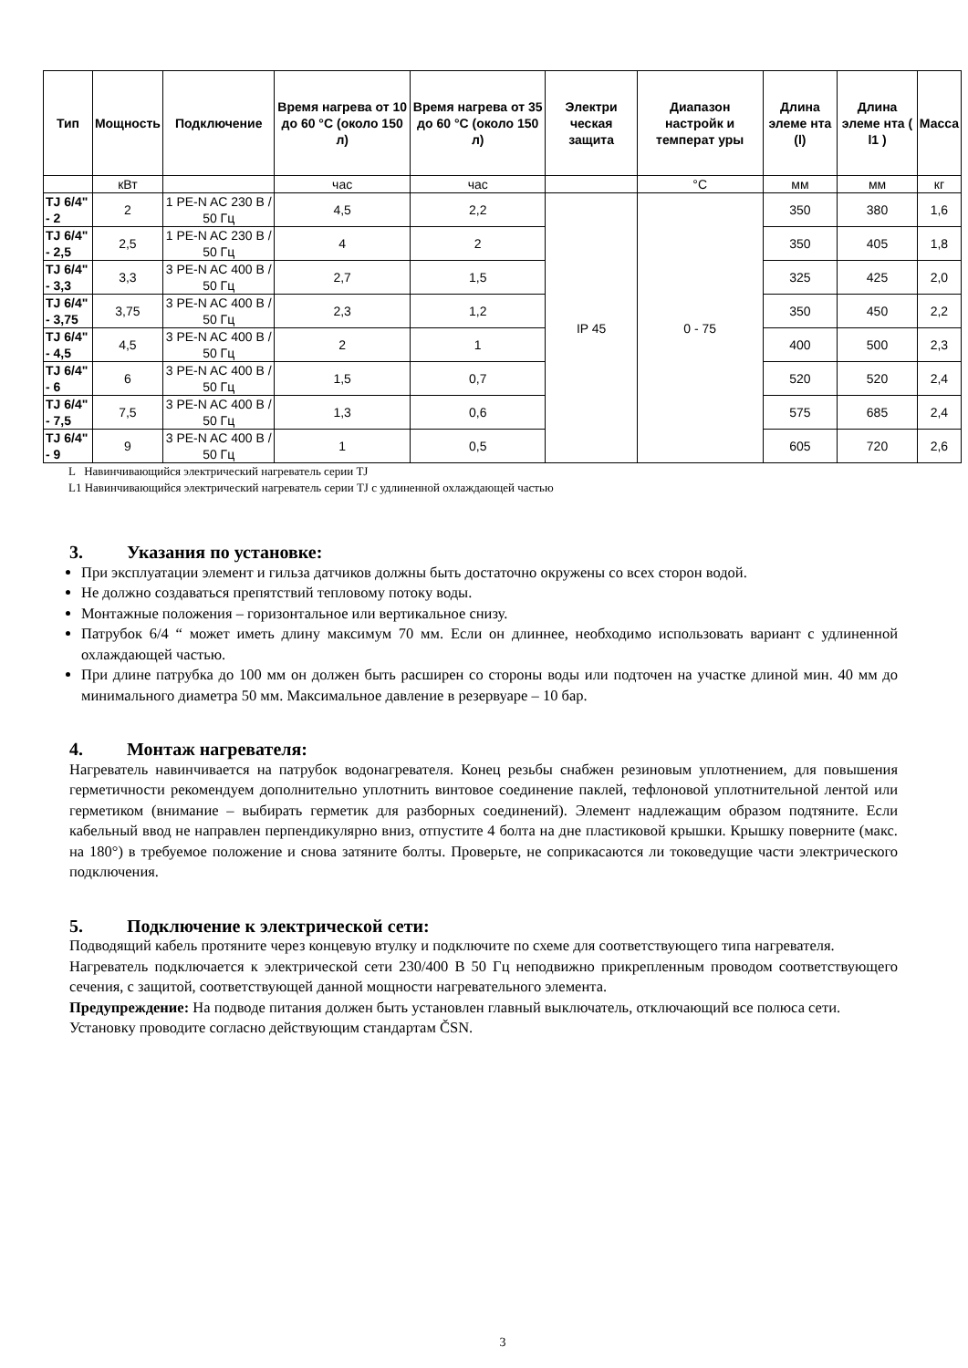| Тип | Мощность | Подключение | Время нагрева от 10 до 60 °C (около 150 л) | Время нагрева от 35 до 60 °C (около 150 л) | Электри ческая защита | Диапазон настройк и температ уры | Длина элеме нта (l) | Длина элеме нта ( l1 ) | Масса |
| --- | --- | --- | --- | --- | --- | --- | --- | --- | --- |
| | кВт | | час | час | | °C | мм | мм | кг |
| TJ 6/4" - 2 | 2 | 1 PE-N AC 230 В / 50 Гц | 4,5 | 2,2 | IP 45 | 0 - 75 | 350 | 380 | 1,6 |
| TJ 6/4" - 2,5 | 2,5 | 1 PE-N AC 230 В / 50 Гц | 4 | 2 | | | 350 | 405 | 1,8 |
| TJ 6/4" - 3,3 | 3,3 | 3 PE-N AC 400 В / 50 Гц | 2,7 | 1,5 | | | 325 | 425 | 2,0 |
| TJ 6/4" - 3,75 | 3,75 | 3 PE-N AC 400 В / 50 Гц | 2,3 | 1,2 | | | 350 | 450 | 2,2 |
| TJ 6/4" - 4,5 | 4,5 | 3 PE-N AC 400 В / 50 Гц | 2 | 1 | | | 400 | 500 | 2,3 |
| TJ 6/4" - 6 | 6 | 3 PE-N AC 400 В / 50 Гц | 1,5 | 0,7 | | | 520 | 520 | 2,4 |
| TJ 6/4" - 7,5 | 7,5 | 3 PE-N AC 400 В / 50 Гц | 1,3 | 0,6 | | | 575 | 685 | 2,4 |
| TJ 6/4" - 9 | 9 | 3 PE-N AC 400 В / 50 Гц | 1 | 0,5 | | | 605 | 720 | 2,6 |
L Навинчивающийся электрический нагреватель серии TJ
L1 Навинчивающийся электрический нагреватель серии TJ с удлиненной охлаждающей частью
3. Указания по установке:
При эксплуатации элемент и гильза датчиков должны быть достаточно окружены со всех сторон водой.
Не должно создаваться препятствий тепловому потоку воды.
Монтажные положения – горизонтальное или вертикальное снизу.
Патрубок 6/4 “ может иметь длину максимум 70 мм. Если он длиннее, необходимо использовать вариант с удлиненной охлаждающей частью.
При длине патрубка до 100 мм он должен быть расширен со стороны воды или подточен на участке длиной мин. 40 мм до минимального диаметра 50 мм. Максимальное давление в резервуаре – 10 бар.
4. Монтаж нагревателя:
Нагреватель навинчивается на патрубок водонагревателя. Конец резьбы снабжен резиновым уплотнением, для повышения герметичности рекомендуем дополнительно уплотнить винтовое соединение паклей, тефлоновой уплотнительной лентой или герметиком (внимание – выбирать герметик для разборных соединений). Элемент надлежащим образом подтяните. Если кабельный ввод не направлен перпендикулярно вниз, отпустите 4 болта на дне пластиковой крышки. Крышку поверните (макс. на 180°) в требуемое положение и снова затяните болты. Проверьте, не соприкасаются ли токоведущие части электрического подключения.
5. Подключение к электрической сети:
Подводящий кабель протяните через концевую втулку и подключите по схеме для соответствующего типа нагревателя.
Нагреватель подключается к электрической сети 230/400 В 50 Гц неподвижно прикрепленным проводом соответствующего сечения, с защитой, соответствующей данной мощности нагревательного элемента.
Предупреждение: На подводе питания должен быть установлен главный выключатель, отключающий все полюса сети.
Установку проводите согласно действующим стандартам ČSN.
3